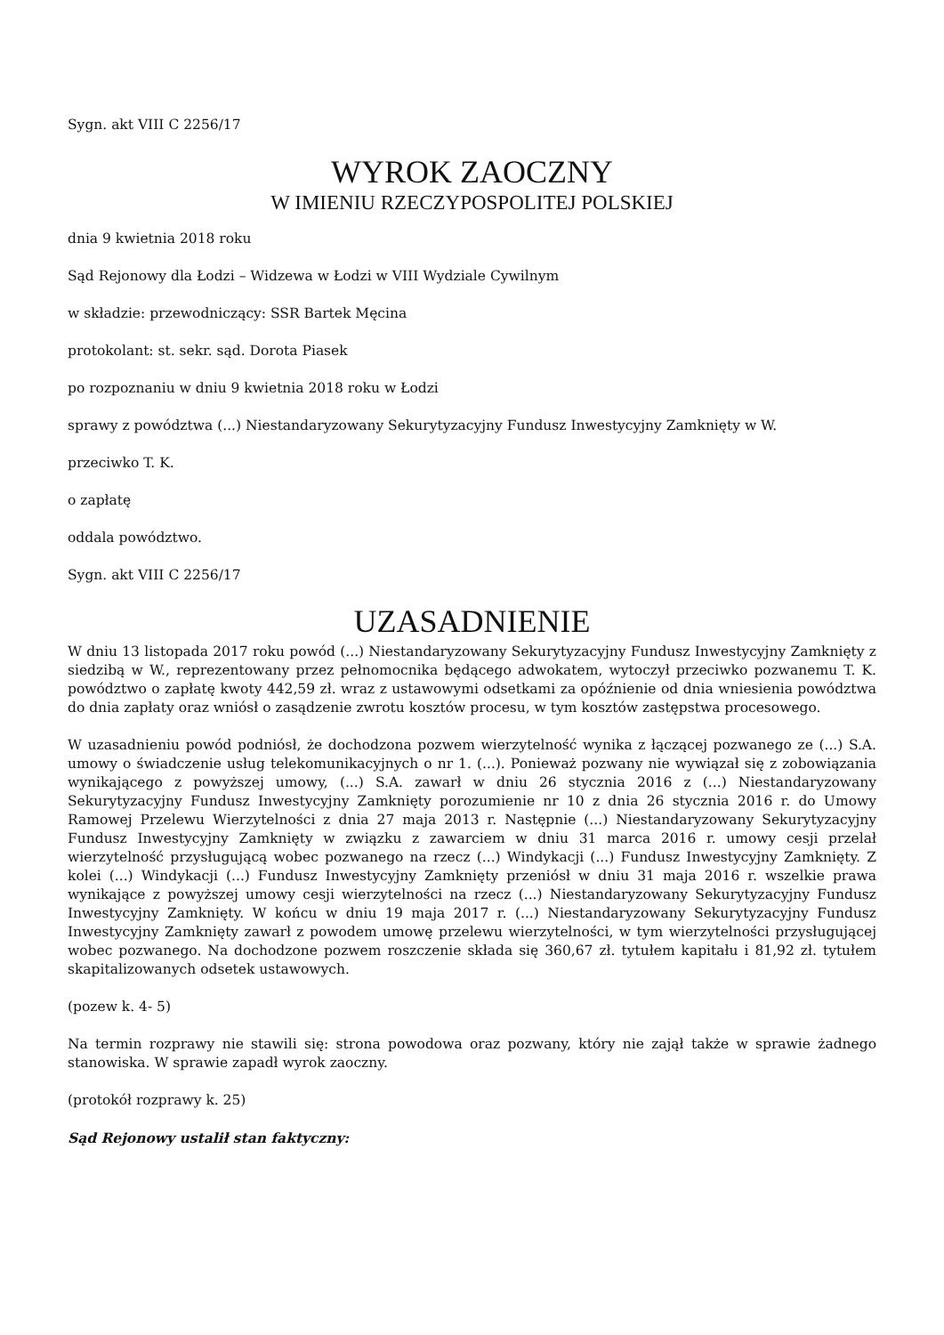Sygn. akt VIII C 2256/17
WYROK ZAOCZNY
W IMIENIU RZECZYPOSPOLITEJ POLSKIEJ
dnia 9 kwietnia 2018 roku
Sąd Rejonowy dla Łodzi – Widzewa w Łodzi w VIII Wydziale Cywilnym
w składzie: przewodniczący: SSR Bartek Męcina
protokolant: st. sekr. sąd. Dorota Piasek
po rozpoznaniu w dniu 9 kwietnia 2018 roku w Łodzi
sprawy z powództwa (...) Niestandaryzowany Sekurytyzacyjny Fundusz Inwestycyjny Zamknięty w W.
przeciwko T. K.
o zapłatę
oddala powództwo.
Sygn. akt VIII C 2256/17
UZASADNIENIE
W dniu 13 listopada 2017 roku powód (...) Niestandaryzowany Sekurytyzacyjny Fundusz Inwestycyjny Zamknięty z siedzibą w W., reprezentowany przez pełnomocnika będącego adwokatem, wytoczył przeciwko pozwanemu T. K. powództwo o zapłatę kwoty 442,59 zł. wraz z ustawowymi odsetkami za opóźnienie od dnia wniesienia powództwa do dnia zapłaty oraz wniósł o zasądzenie zwrotu kosztów procesu, w tym kosztów zastępstwa procesowego.
W uzasadnieniu powód podniósł, że dochodzona pozwem wierzytelność wynika z łączącej pozwanego ze (...) S.A. umowy o świadczenie usług telekomunikacyjnych o nr 1. (...). Ponieważ pozwany nie wywiązał się z zobowiązania wynikającego z powyższej umowy, (...) S.A. zawarł w dniu 26 stycznia 2016 z (...) Niestandaryzowany Sekurytyzacyjny Fundusz Inwestycyjny Zamknięty porozumienie nr 10 z dnia 26 stycznia 2016 r. do Umowy Ramowej Przelewu Wierzytelności z dnia 27 maja 2013 r. Następnie (...) Niestandaryzowany Sekurytyzacyjny Fundusz Inwestycyjny Zamknięty w związku z zawarciem w dniu 31 marca 2016 r. umowy cesji przelał wierzytelność przysługującą wobec pozwanego na rzecz (...) Windykacji (...) Fundusz Inwestycyjny Zamknięty. Z kolei (...) Windykacji (...) Fundusz Inwestycyjny Zamknięty przeniósł w dniu 31 maja 2016 r. wszelkie prawa wynikające z powyższej umowy cesji wierzytelności na rzecz (...) Niestandaryzowany Sekurytyzacyjny Fundusz Inwestycyjny Zamknięty. W końcu w dniu 19 maja 2017 r. (...) Niestandaryzowany Sekurytyzacyjny Fundusz Inwestycyjny Zamknięty zawarł z powodem umowę przelewu wierzytelności, w tym wierzytelności przysługującej wobec pozwanego. Na dochodzone pozwem roszczenie składa się 360,67 zł. tytułem kapitału i 81,92 zł. tytułem skapitalizowanych odsetek ustawowych.
(pozew k. 4- 5)
Na termin rozprawy nie stawili się: strona powodowa oraz pozwany, który nie zajął także w sprawie żadnego stanowiska. W sprawie zapadł wyrok zaoczny.
(protokół rozprawy k. 25)
Sąd Rejonowy ustalił stan faktyczny: